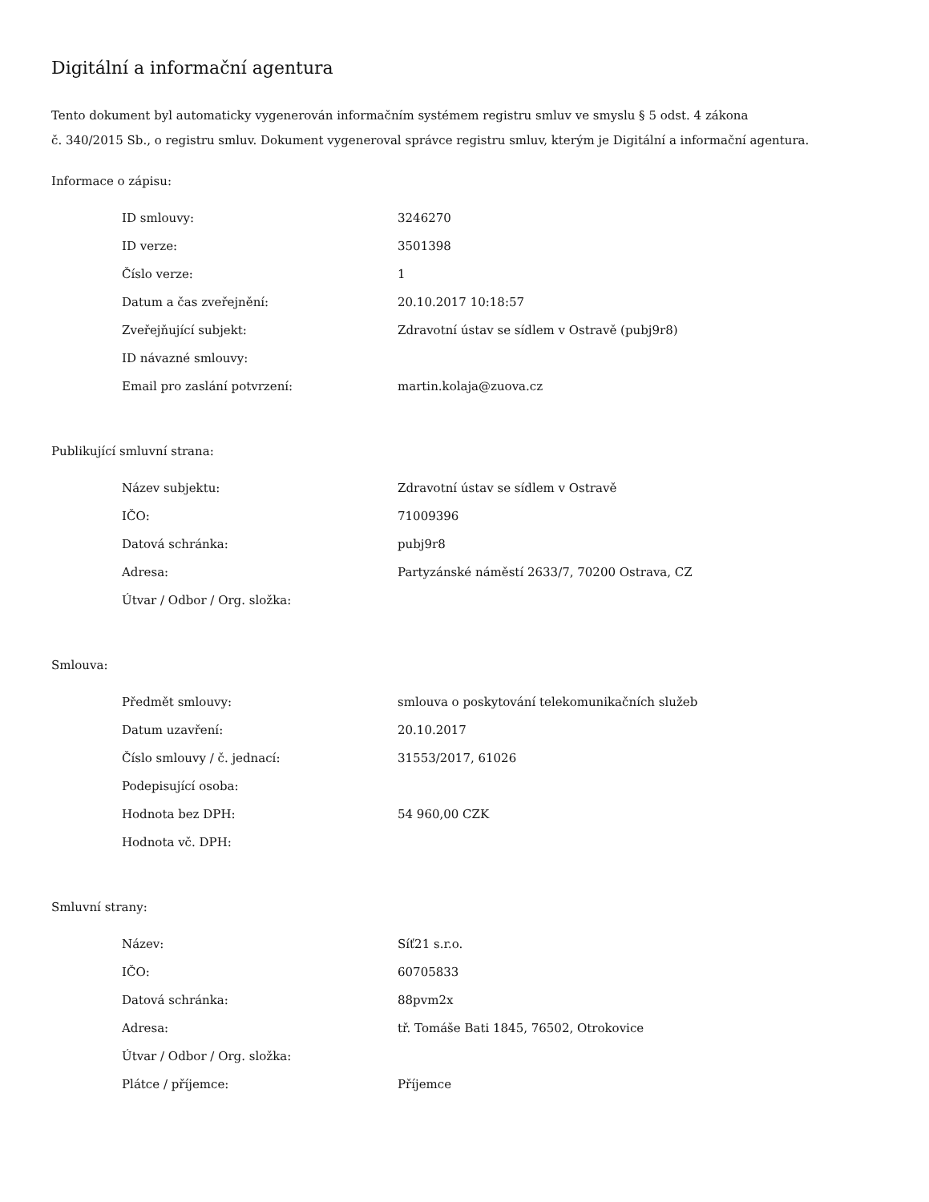Digitální a informační agentura
Tento dokument byl automaticky vygenerován informačním systémem registru smluv ve smyslu § 5 odst. 4 zákona
č. 340/2015 Sb., o registru smluv. Dokument vygeneroval správce registru smluv, kterým je Digitální a informační agentura.
Informace o zápisu:
| ID smlouvy: | 3246270 |
| ID verze: | 3501398 |
| Číslo verze: | 1 |
| Datum a čas zveřejnění: | 20.10.2017 10:18:57 |
| Zveřejňující subjekt: | Zdravotní ústav se sídlem v Ostravě (pubj9r8) |
| ID návazné smlouvy: | |
| Email pro zaslání potvrzení: | martin.kolaja@zuova.cz |
Publikující smluvní strana:
| Název subjektu: | Zdravotní ústav se sídlem v Ostravě |
| IČO: | 71009396 |
| Datová schránka: | pubj9r8 |
| Adresa: | Partyzánské náměstí 2633/7, 70200 Ostrava, CZ |
| Útvar / Odbor / Org. složka: | |
Smlouva:
| Předmět smlouvy: | smlouva o poskytování telekomunikačních služeb |
| Datum uzavření: | 20.10.2017 |
| Číslo smlouvy / č. jednací: | 31553/2017, 61026 |
| Podepisující osoba: | |
| Hodnota bez DPH: | 54 960,00 CZK |
| Hodnota vč. DPH: | |
Smluvní strany:
| Název: | Síť21 s.r.o. |
| IČO: | 60705833 |
| Datová schránka: | 88pvm2x |
| Adresa: | tř. Tomáše Bati 1845, 76502, Otrokovice |
| Útvar / Odbor / Org. složka: | |
| Plátce / příjemce: | Příjemce |